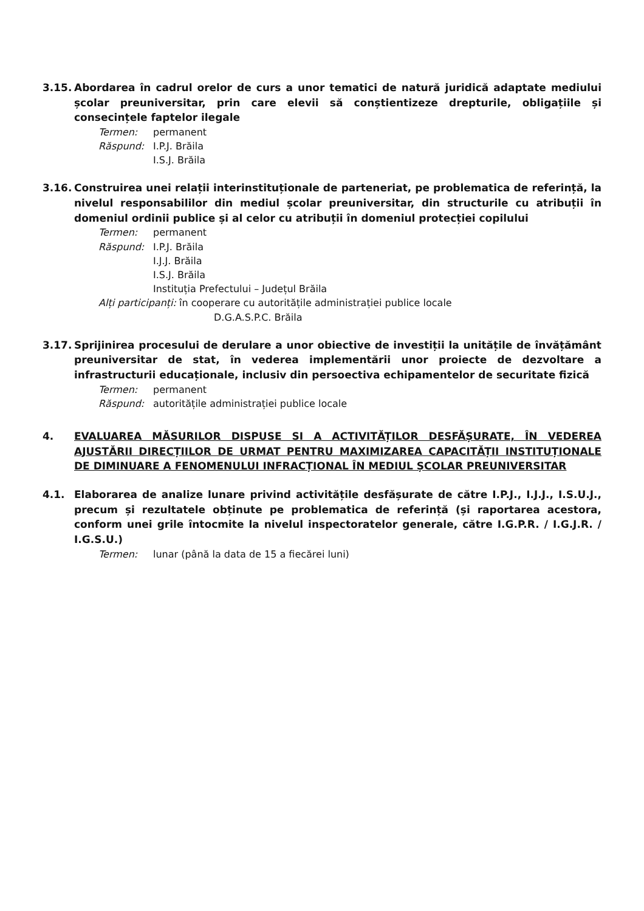3.15. Abordarea în cadrul orelor de curs a unor tematici de natură juridică adaptate mediului școlar preuniversitar, prin care elevii să conștientizeze drepturile, obligațiile și consecințele faptelor ilegale
Termen: permanent
Răspund: I.P.J. Brăila
I.S.J. Brăila
3.16. Construirea unei relații interinstituționale de parteneriat, pe problematica de referință, la nivelul responsabililor din mediul școlar preuniversitar, din structurile cu atribuții în domeniul ordinii publice și al celor cu atribuții în domeniul protecției copilului
Termen: permanent
Răspund: I.P.J. Brăila
I.J.J. Brăila
I.S.J. Brăila
Instituția Prefectului – Județul Brăila
Alți participanți: în cooperare cu autoritățile administrației publice locale
D.G.A.S.P.C. Brăila
3.17. Sprijinirea procesului de derulare a unor obiective de investiții la unitățile de învățământ preuniversitar de stat, în vederea implementării unor proiecte de dezvoltare a infrastructurii educaționale, inclusiv din persoectiva echipamentelor de securitate fizică
Termen: permanent
Răspund: autoritățile administrației publice locale
4. EVALUAREA MĂSURILOR DISPUSE SI A ACTIVITĂȚILOR DESFĂȘURATE, ÎN VEDEREA AJUSTĂRII DIRECȚIILOR DE URMAT PENTRU MAXIMIZAREA CAPACITĂȚII INSTITUȚIONALE DE DIMINUARE A FENOMENULUI INFRACȚIONAL ÎN MEDIUL ȘCOLAR PREUNIVERSITAR
4.1. Elaborarea de analize lunare privind activitățile desfășurate de către I.P.J., I.J.J., I.S.U.J., precum și rezultatele obținute pe problematica de referință (și raportarea acestora, conform unei grile întocmite la nivelul inspectoratelor generale, către I.G.P.R. / I.G.J.R. / I.G.S.U.)
Termen: lunar (până la data de 15 a fiecărei luni)